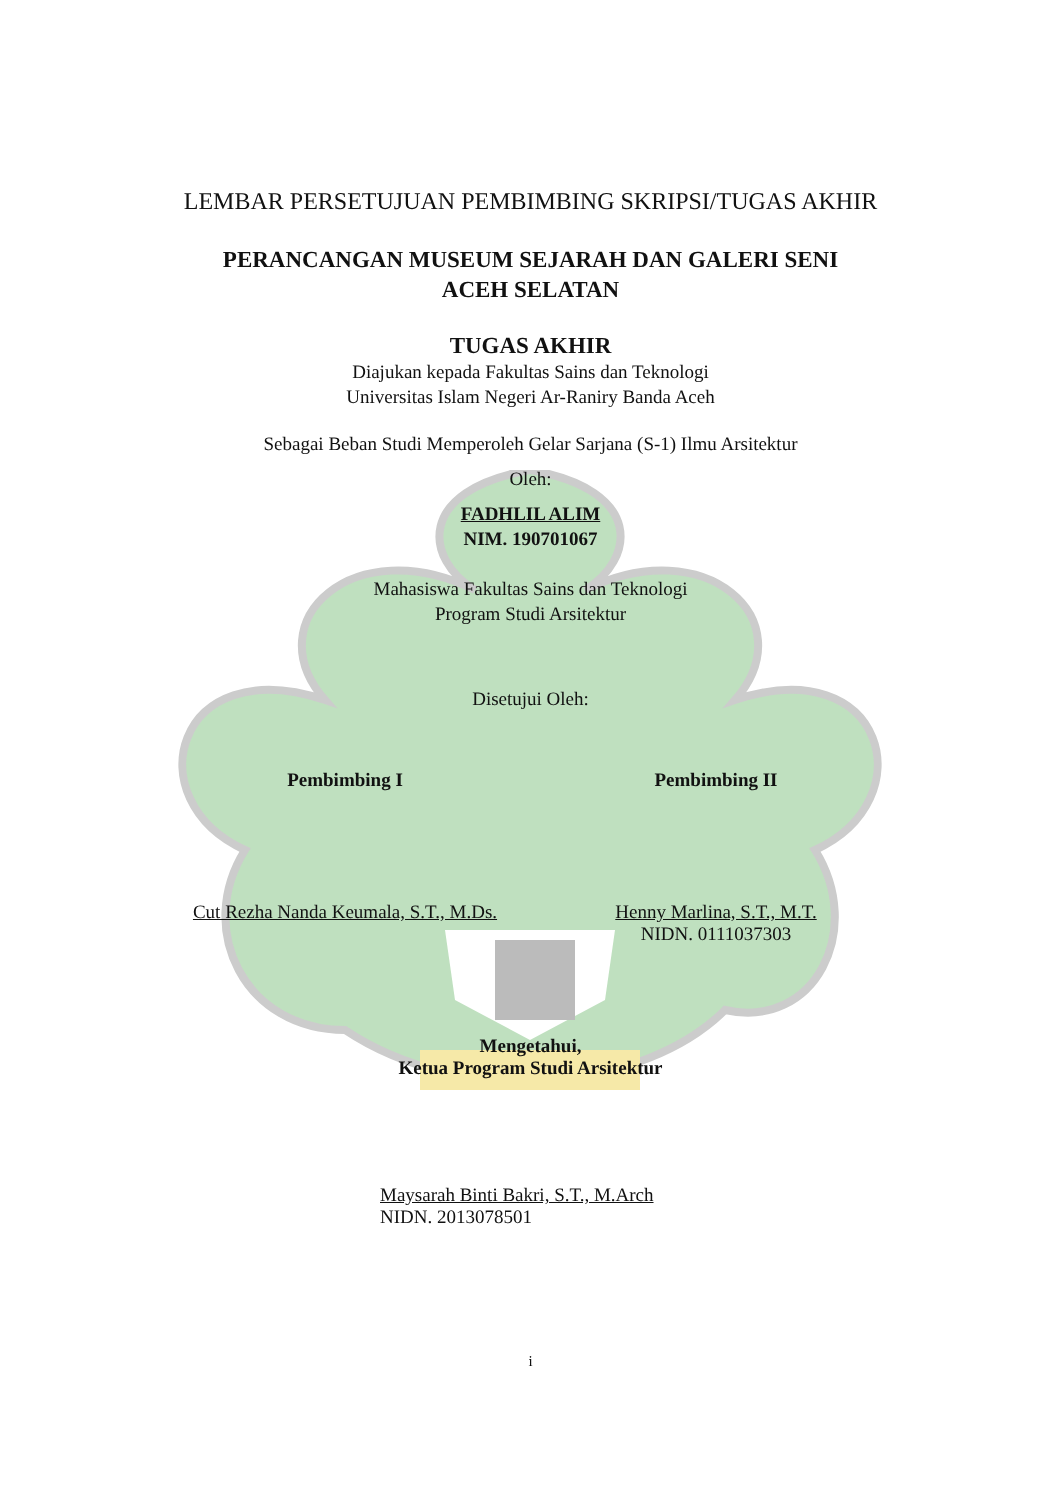LEMBAR PERSETUJUAN PEMBIMBING SKRIPSI/TUGAS AKHIR
PERANCANGAN MUSEUM SEJARAH DAN GALERI SENI
ACEH SELATAN
TUGAS AKHIR
Diajukan kepada Fakultas Sains dan Teknologi
Universitas Islam Negeri Ar-Raniry Banda Aceh
Sebagai Beban Studi Memperoleh Gelar Sarjana (S-1) Ilmu Arsitektur
Oleh:
FADHLIL ALIM
NIM. 190701067
Mahasiswa Fakultas Sains dan Teknologi
Program Studi Arsitektur
Disetujui Oleh:
Pembimbing I
Cut Rezha Nanda Keumala, S.T., M.Ds.
Pembimbing II
Henny Marlina, S.T., M.T.
NIDN. 0111037303
Mengetahui,
Ketua Program Studi Arsitektur
Maysarah Binti Bakri, S.T., M.Arch
NIDN. 2013078501
i